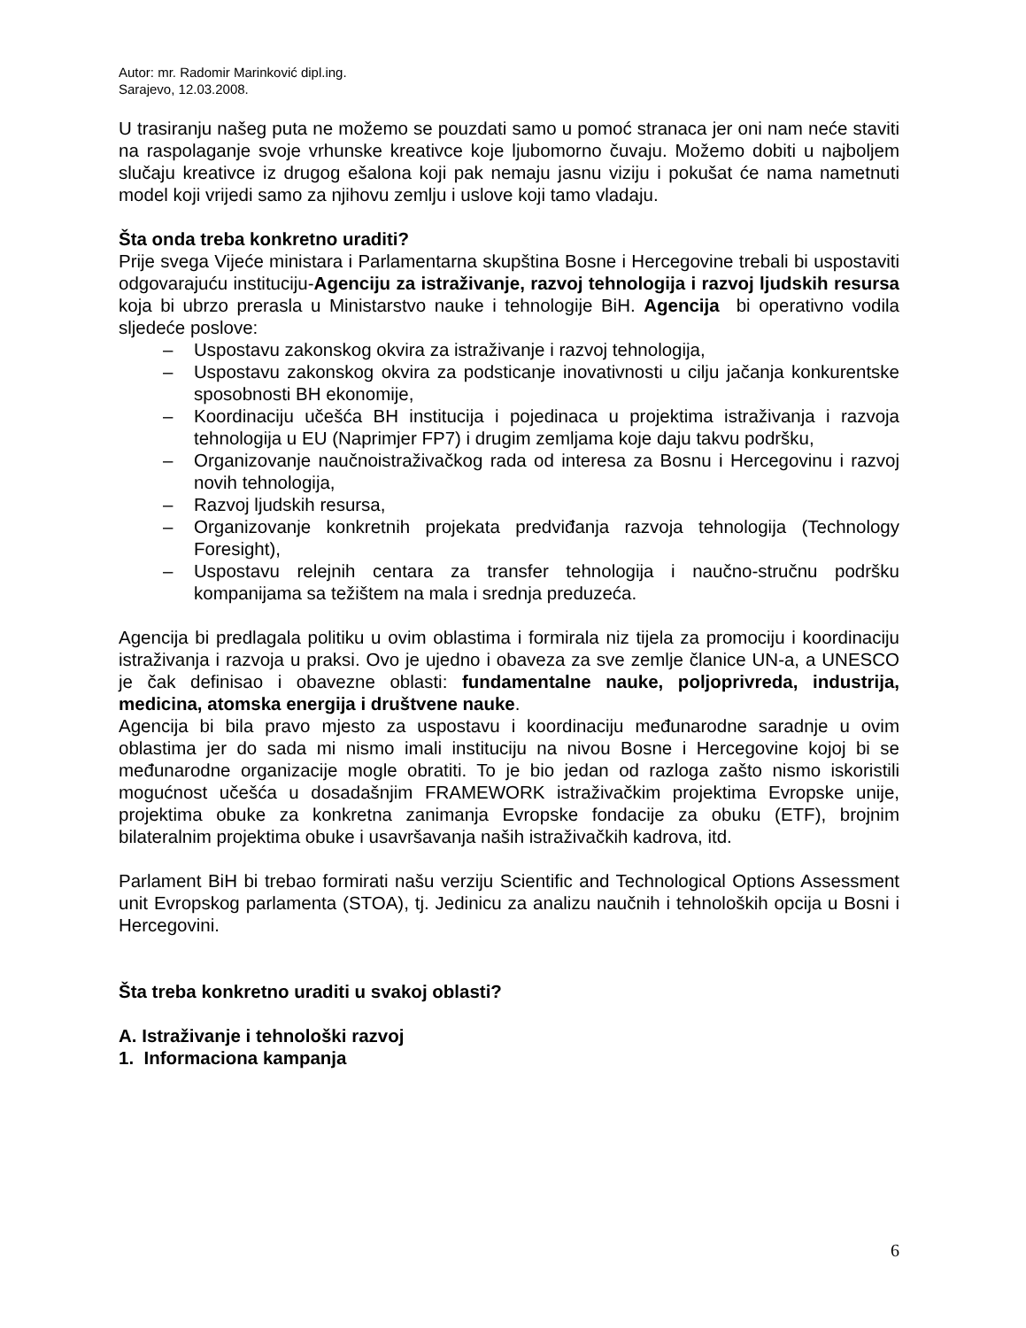Autor: mr. Radomir Marinković dipl.ing.
Sarajevo, 12.03.2008.
U trasiranju našeg puta ne možemo se pouzdati samo u pomoć stranaca jer oni nam neće staviti na raspolaganje svoje vrhunske kreativce koje ljubomorno čuvaju. Možemo dobiti u najboljem slučaju kreativce iz drugog ešalona koji pak nemaju jasnu viziju i pokušat će nama nametnuti model koji vrijedi samo za njihovu zemlju i uslove koji tamo vladaju.
Šta onda treba konkretno uraditi?
Prije svega Vijeće ministara i Parlamentarna skupština Bosne i Hercegovine trebali bi uspostaviti odgovarajuću instituciju-Agenciju za istraživanje, razvoj tehnologija i razvoj ljudskih resursa koja bi ubrzo prerasla u Ministarstvo nauke i tehnologije BiH. Agencija bi operativno vodila sljedeće poslove:
– Uspostavu zakonskog okvira za istraživanje i razvoj tehnologija,
– Uspostavu zakonskog okvira za podsticanje inovativnosti u cilju jačanja konkurentske sposobnosti BH ekonomije,
– Koordinaciju učešća BH institucija i pojedinaca u projektima istraživanja i razvoja tehnologija u EU (Naprimjer FP7) i drugim zemljama koje daju takvu podršku,
– Organizovanje naučnoistraživačkog rada od interesa za Bosnu i Hercegovinu i razvoj novih tehnologija,
– Razvoj ljudskih resursa,
– Organizovanje konkretnih projekata predviđanja razvoja tehnologija (Technology Foresight),
– Uspostavu relejnih centara za transfer tehnologija i naučno-stručnu podršku kompanijama sa težištem na mala i srednja preduzeća.
Agencija bi predlagala politiku u ovim oblastima i formirala niz tijela za promociju i koordinaciju istraživanja i razvoja u praksi. Ovo je ujedno i obaveza za sve zemlje članice UN-a, a UNESCO je čak definisao i obavezne oblasti: fundamentalne nauke, poljoprivreda, industrija, medicina, atomska energija i društvene nauke.
Agencija bi bila pravo mjesto za uspostavu i koordinaciju međunarodne saradnje u ovim oblastima jer do sada mi nismo imali instituciju na nivou Bosne i Hercegovine kojoj bi se međunarodne organizacije mogle obratiti. To je bio jedan od razloga zašto nismo iskoristili mogućnost učešća u dosadašnjim FRAMEWORK istraživačkim projektima Evropske unije, projektima obuke za konkretna zanimanja Evropske fondacije za obuku (ETF), brojnim bilateralnim projektima obuke i usavršavanja naših istraživačkih kadrova, itd.
Parlament BiH bi trebao formirati našu verziju Scientific and Technological Options Assessment unit Evropskog parlamenta (STOA), tj. Jedinicu za analizu naučnih i tehnoloških opcija u Bosni i Hercegovini.
Šta treba konkretno uraditi u svakoj oblasti?
A. Istraživanje i tehnološki razvoj
1. Informaciona kampanja
6